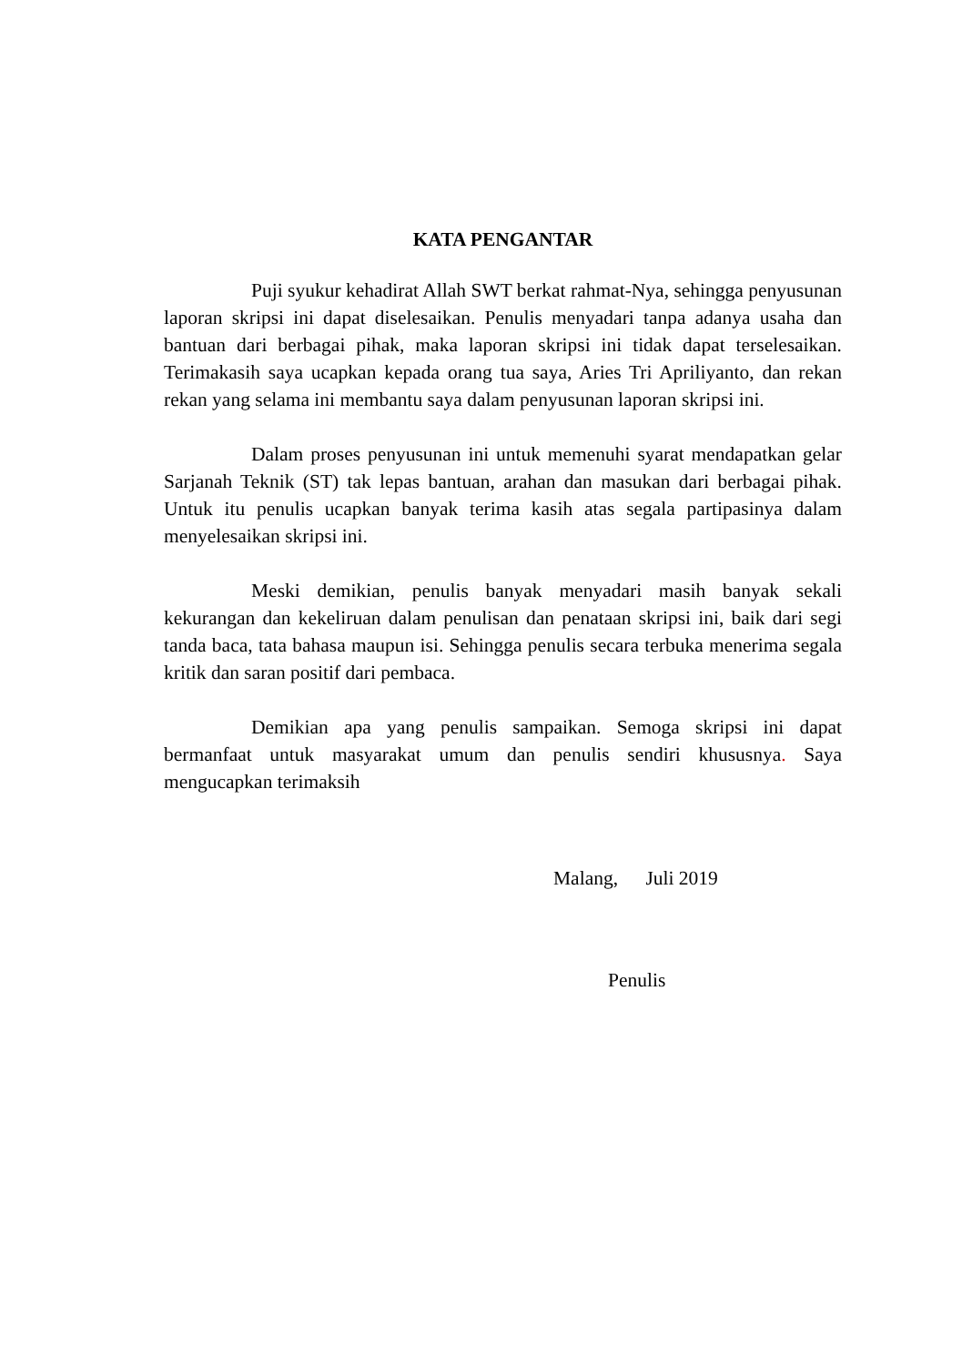KATA PENGANTAR
Puji syukur kehadirat Allah SWT berkat rahmat-Nya, sehingga penyusunan laporan skripsi ini dapat diselesaikan. Penulis menyadari tanpa adanya usaha dan bantuan dari berbagai pihak, maka laporan skripsi ini tidak dapat terselesaikan. Terimakasih saya ucapkan kepada orang tua saya, Aries Tri Apriliyanto, dan rekan rekan yang selama ini membantu saya dalam penyusunan laporan skripsi ini.
Dalam proses penyusunan ini untuk memenuhi syarat mendapatkan gelar Sarjanah Teknik (ST) tak lepas bantuan, arahan dan masukan dari berbagai pihak. Untuk itu penulis ucapkan banyak terima kasih atas segala partipasinya dalam menyelesaikan skripsi ini.
Meski demikian, penulis banyak menyadari masih banyak sekali kekurangan dan kekeliruan dalam penulisan dan penataan skripsi ini, baik dari segi tanda baca, tata bahasa maupun isi. Sehingga penulis secara terbuka menerima segala kritik dan saran positif dari pembaca.
Demikian apa yang penulis sampaikan. Semoga skripsi ini dapat bermanfaat untuk masyarakat umum dan penulis sendiri khususnya. Saya mengucapkan terimaksih
Malang, Juli 2019
Penulis